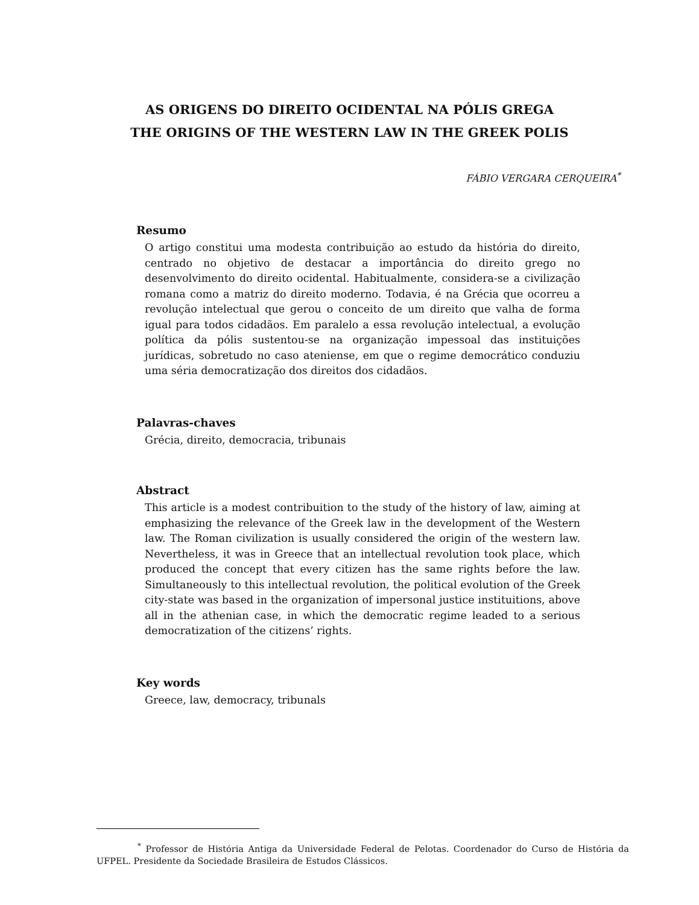AS ORIGENS DO DIREITO OCIDENTAL NA PÓLIS GREGA
THE ORIGINS OF THE WESTERN LAW IN THE GREEK POLIS
FÁBIO VERGARA CERQUEIRA<sup>*</sup>
Resumo
O artigo constitui uma modesta contribuição ao estudo da história do direito, centrado no objetivo de destacar a importância do direito grego no desenvolvimento do direito ocidental. Habitualmente, considera-se a civilização romana como a matriz do direito moderno. Todavia, é na Grécia que ocorreu a revolução intelectual que gerou o conceito de um direito que valha de forma igual para todos cidadãos. Em paralelo a essa revolução intelectual, a evolução política da pólis sustentou-se na organização impessoal das instituições jurídicas, sobretudo no caso ateniense, em que o regime democrático conduziu uma séria democratização dos direitos dos cidadãos.
Palavras-chaves
Grécia, direito, democracia, tribunais
Abstract
This article is a modest contribuition to the study of the history of law, aiming at emphasizing the relevance of the Greek law in the development of the Western law. The Roman civilization is usually considered the origin of the western law. Nevertheless, it was in Greece that an intellectual revolution took place, which produced the concept that every citizen has the same rights before the law. Simultaneously to this intellectual revolution, the political evolution of the Greek city-state was based in the organization of impersonal justice instituitions, above all in the athenian case, in which the democratic regime leaded to a serious democratization of the citizens’ rights.
Key words
Greece, law, democracy, tribunals
<sup>*</sup> Professor de História Antiga da Universidade Federal de Pelotas. Coordenador do Curso de História da UFPEL. Presidente da Sociedade Brasileira de Estudos Clássicos.